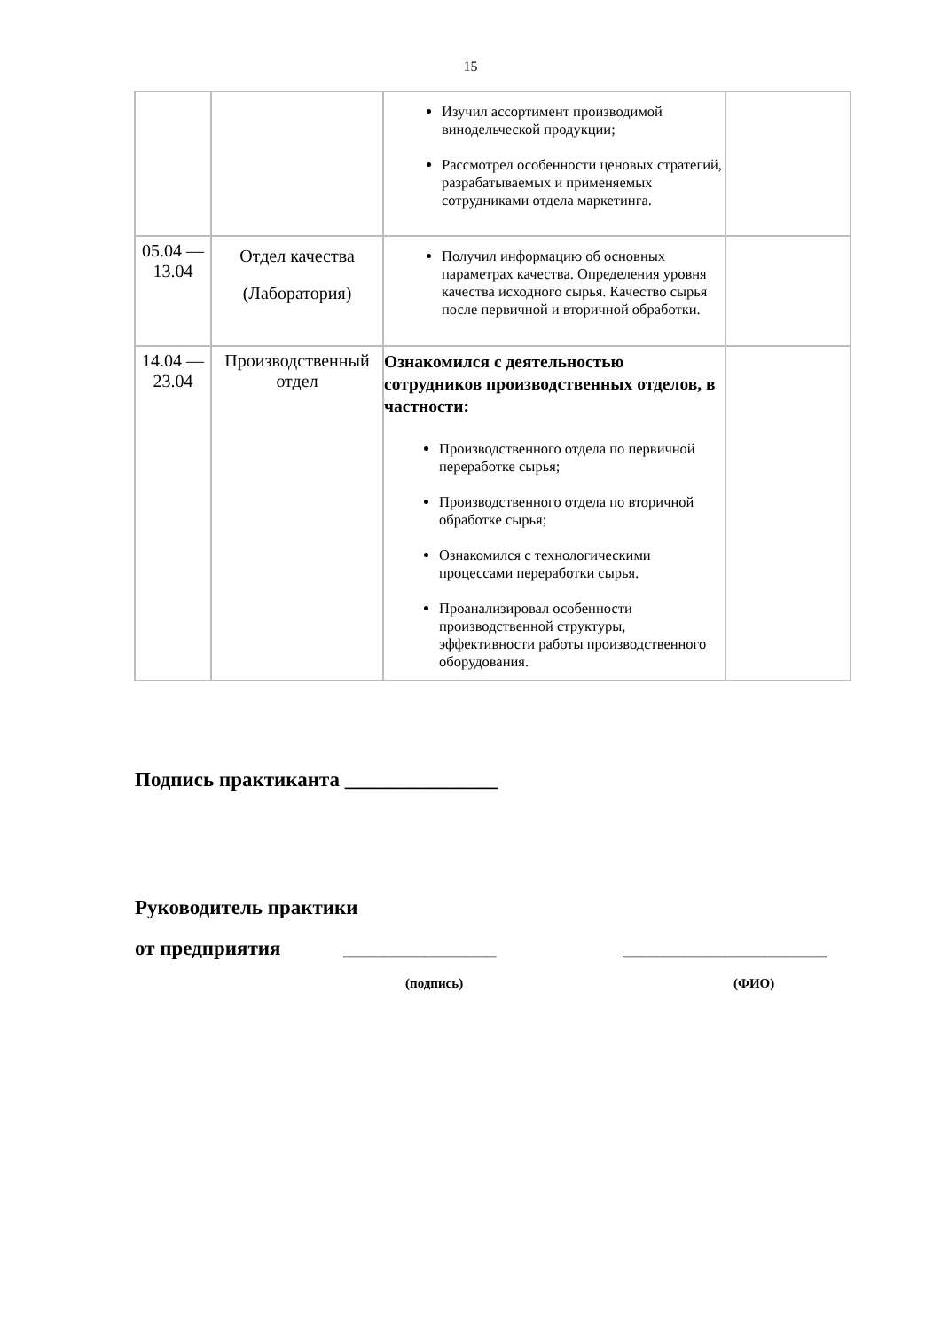15
| | | Изучил ассортимент производимой винодельческой продукции; Рассмотрел особенности ценовых стратегий, разрабатываемых и применяемых сотрудниками отдела маркетинга. | |
| 05.04 — 13.04 | Отдел качества (Лаборатория) | Получил информацию об основных параметрах качества. Определения уровня качества исходного сырья. Качество сырья после первичной и вторичной обработки. | |
| 14.04 — 23.04 | Производственный отдел | Ознакомился с деятельностью сотрудников производственных отделов, в частности: Производственного отдела по первичной переработке сырья; Производственного отдела по вторичной обработке сырья; Ознакомился с технологическими процессами переработки сырья. Проанализировал особенности производственной структуры, эффективности работы производственного оборудования. | |
Подпись практиканта _______________
Руководитель практики
от предприятия _______________ ____________________
(подпись) (ФИО)